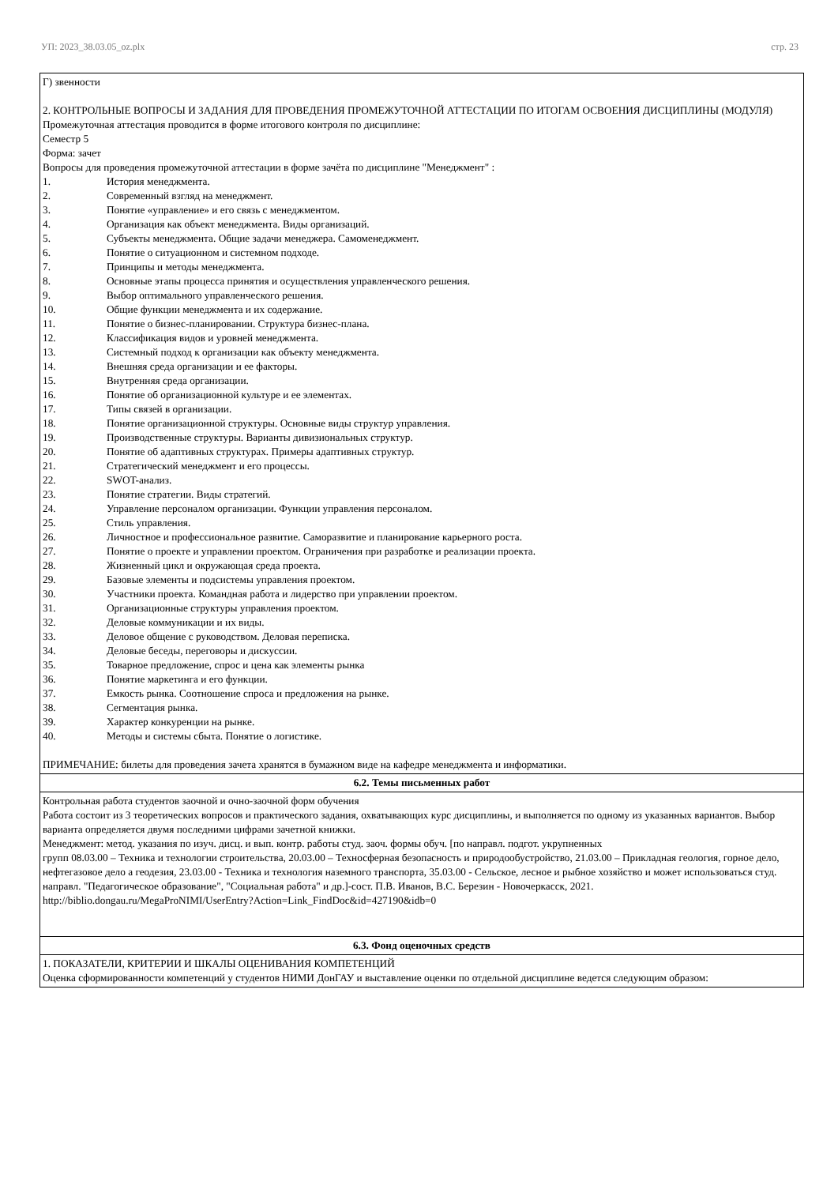УП: 2023_38.03.05_oz.plx стр. 23
| Г) звенности 2. КОНТРОЛЬНЫЕ ВОПРОСЫ И ЗАДАНИЯ ДЛЯ ПРОВЕДЕНИЯ ПРОМЕЖУТОЧНОЙ АТТЕСТАЦИИ ПО ИТОГАМ ОСВОЕНИЯ ДИСЦИПЛИНЫ (МОДУЛЯ) Промежуточная аттестация проводится в форме итогового контроля по дисциплине: Семестр 5 Форма: зачет Вопросы для проведения промежуточной аттестации в форме зачёта по дисциплине "Менеджмент" : 1. История менеджмента. 2. Современный взгляд на менеджмент. 3. Понятие «управление» и его связь с менеджментом. 4. Организация как объект менеджмента. Виды организаций. 5. Субъекты менеджмента. Общие задачи менеджера. Самоменеджмент. 6. Понятие о ситуационном и системном подходе. 7. Принципы и методы менеджмента. 8. Основные этапы процесса принятия и осуществления управленческого решения. 9. Выбор оптимального управленческого решения. 10. Общие функции менеджмента и их содержание. 11. Понятие о бизнес-планировании. Структура бизнес-плана. 12. Классификация видов и уровней менеджмента. 13. Системный подход к организации как объекту менеджмента. 14. Внешняя среда организации и ее факторы. 15. Внутренняя среда организации. 16. Понятие об организационной культуре и ее элементах. 17. Типы связей в организации. 18. Понятие организационной структуры. Основные виды структур управления. 19. Производственные структуры. Варианты дивизиональных структур. 20. Понятие об адаптивных структурах. Примеры адаптивных структур. 21. Стратегический менеджмент и его процессы. 22. SWOT-анализ. 23. Понятие стратегии. Виды стратегий. 24. Управление персоналом организации. Функции управления персоналом. 25. Стиль управления. 26. Личностное и профессиональное развитие. Саморазвитие и планирование карьерного роста. 27. Понятие о проекте и управлении проектом. Ограничения при разработке и реализации проекта. 28. Жизненный цикл и окружающая среда проекта. 29. Базовые элементы и подсистемы управления проектом. 30. Участники проекта. Командная работа и лидерство при управлении проектом. 31. Организационные структуры управления проектом. 32. Деловые коммуникации и их виды. 33. Деловое общение с руководством. Деловая переписка. 34. Деловые беседы, переговоры и дискуссии. 35. Товарное предложение, спрос и цена как элементы рынка 36. Понятие маркетинга и его функции. 37. Емкость рынка. Соотношение спроса и предложения на рынке. 38. Сегментация рынка. 39. Характер конкуренции на рынке. 40. Методы и системы сбыта. Понятие о логистике. ПРИМЕЧАНИЕ: билеты для проведения зачета хранятся в бумажном виде на кафедре менеджмента и информатики. |
| 6.2. Темы письменных работ |
| Контрольная работа студентов заочной и очно-заочной форм обучения Работа состоит из 3 теоретических вопросов и практического задания, охватывающих курс дисциплины, и выполняется по одному из указанных вариантов. Выбор варианта определяется двумя последними цифрами зачетной книжки. Менеджмент: метод. указания по изуч. дисц. и вып. контр. работы студ. заоч. формы обуч. [по направл. подгот. укрупненных групп 08.03.00 – Техника и технологии строительства, 20.03.00 – Техносферная безопасность и природообустройство, 21.03.00 – Прикладная геология, горное дело, нефтегазовое дело а геодезия, 23.03.00 - Техника и технология наземного транспорта, 35.03.00 - Сельское, лесное и рыбное хозяйство и может использоваться студ. направл. "Педагогическое образование", "Социальная работа" и др.]-сост. П.В. Иванов, В.С. Березин - Новочеркасск, 2021. http://biblio.dongau.ru/MegaProNIMI/UserEntry?Action=Link_FindDoc&id=427190&idb=0 |
| 6.3. Фонд оценочных средств |
| 1. ПОКАЗАТЕЛИ, КРИТЕРИИ И ШКАЛЫ ОЦЕНИВАНИЯ КОМПЕТЕНЦИЙ Оценка сформированности компетенций у студентов НИМИ ДонГАУ и выставление оценки по отдельной дисциплине ведется следующим образом: |